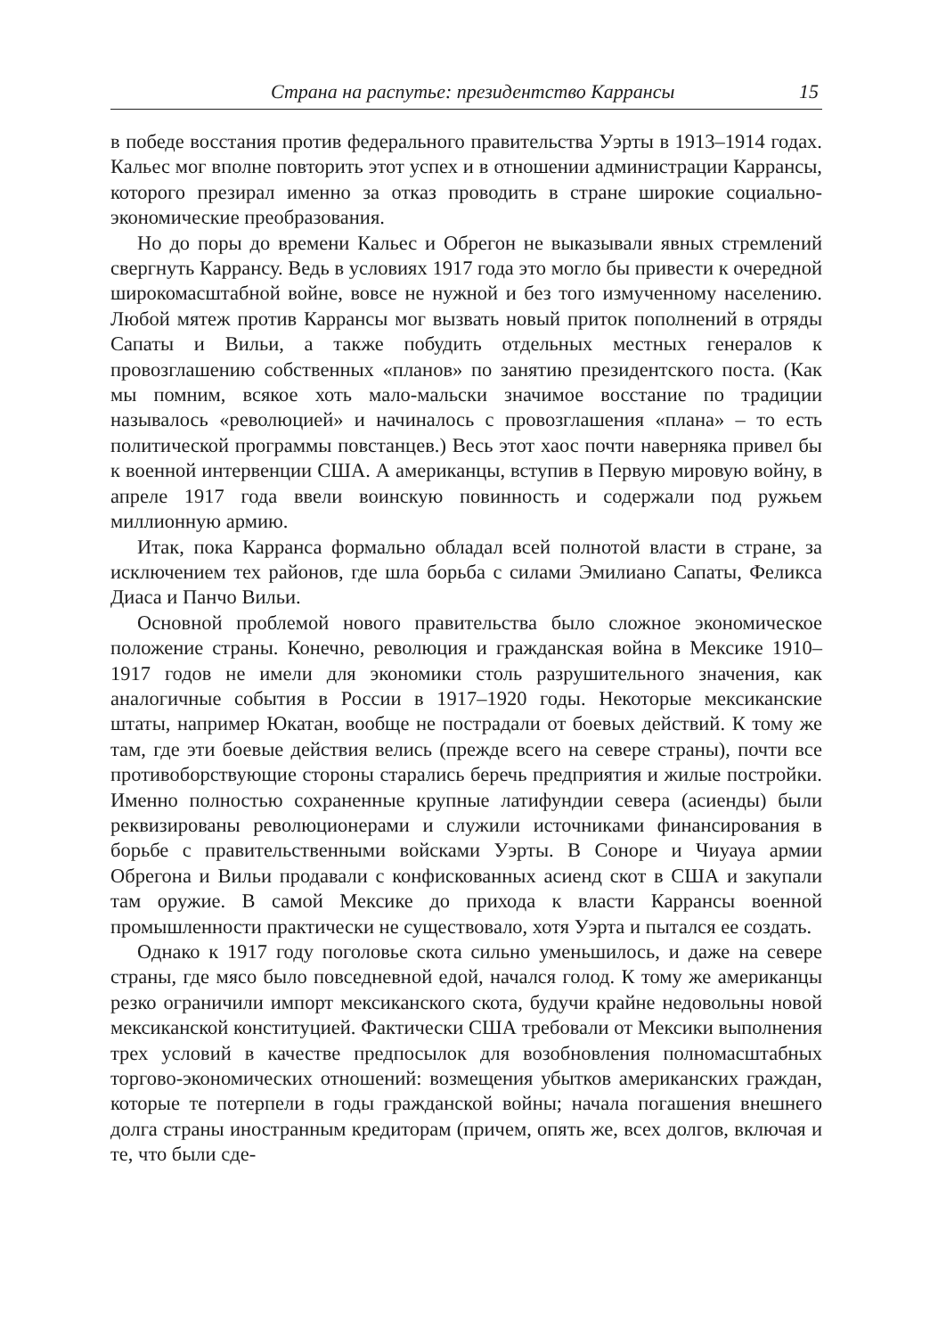Страна на распутье: президентство Каррансы 15
в победе восстания против федерального правительства Уэрты в 1913–1914 годах. Кальес мог вполне повторить этот успех и в отношении администрации Каррансы, которого презирал именно за отказ проводить в стране широкие социально-экономические преобразования.
Но до поры до времени Кальес и Обрегон не выказывали явных стремлений свергнуть Каррансу. Ведь в условиях 1917 года это могло бы привести к очередной широкомасштабной войне, вовсе не нужной и без того измученному населению. Любой мятеж против Каррансы мог вызвать новый приток пополнений в отряды Сапаты и Вильи, а также побудить отдельных местных генералов к провозглашению собственных «планов» по занятию президентского поста. (Как мы помним, всякое хоть мало-мальски значимое восстание по традиции называлось «революцией» и начиналось с провозглашения «плана» – то есть политической программы повстанцев.) Весь этот хаос почти наверняка привел бы к военной интервенции США. А американцы, вступив в Первую мировую войну, в апреле 1917 года ввели воинскую повинность и содержали под ружьем миллионную армию.
Итак, пока Карранса формально обладал всей полнотой власти в стране, за исключением тех районов, где шла борьба с силами Эмилиано Сапаты, Феликса Диаса и Панчо Вильи.
Основной проблемой нового правительства было сложное экономическое положение страны. Конечно, революция и гражданская война в Мексике 1910–1917 годов не имели для экономики столь разрушительного значения, как аналогичные события в России в 1917–1920 годы. Некоторые мексиканские штаты, например Юкатан, вообще не пострадали от боевых действий. К тому же там, где эти боевые действия велись (прежде всего на севере страны), почти все противоборствующие стороны старались беречь предприятия и жилые постройки. Именно полностью сохраненные крупные латифундии севера (асиенды) были реквизированы революционерами и служили источниками финансирования в борьбе с правительственными войсками Уэрты. В Соноре и Чиуауа армии Обрегона и Вильи продавали с конфискованных асиенд скот в США и закупали там оружие. В самой Мексике до прихода к власти Каррансы военной промышленности практически не существовало, хотя Уэрта и пытался ее создать.
Однако к 1917 году поголовье скота сильно уменьшилось, и даже на севере страны, где мясо было повседневной едой, начался голод. К тому же американцы резко ограничили импорт мексиканского скота, будучи крайне недовольны новой мексиканской конституцией. Фактически США требовали от Мексики выполнения трех условий в качестве предпосылок для возобновления полномасштабных торгово-экономических отношений: возмещения убытков американских граждан, которые те потерпели в годы гражданской войны; начала погашения внешнего долга страны иностранным кредиторам (причем, опять же, всех долгов, включая и те, что были сде-